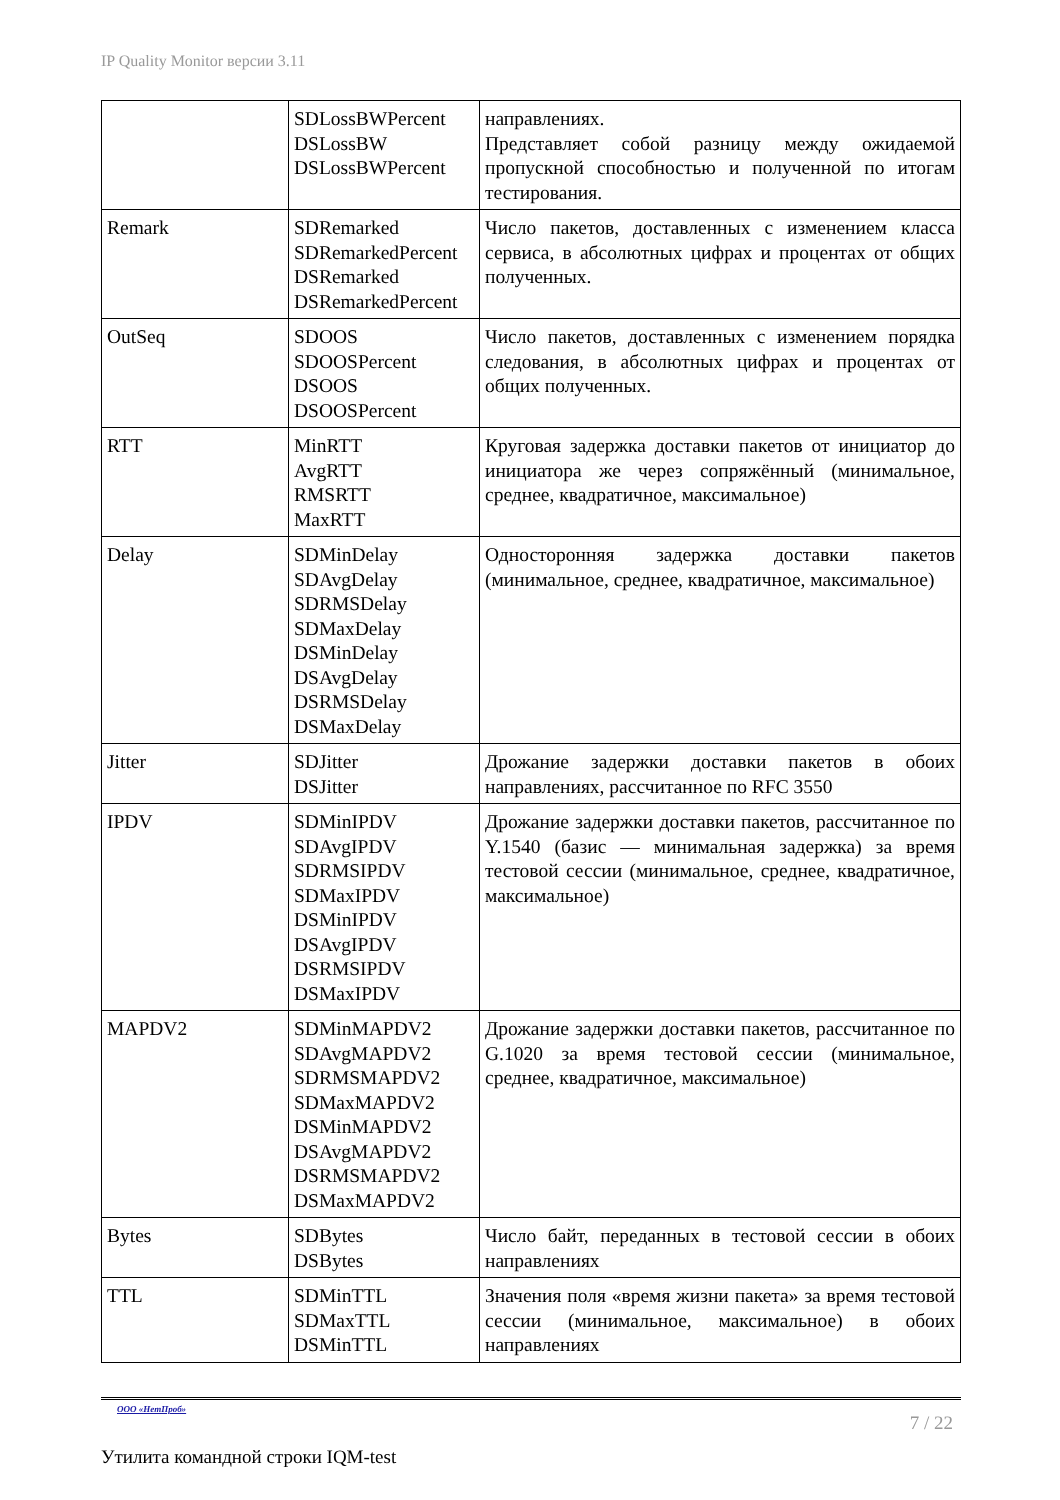IP Quality Monitor версии 3.11
| | SDLossBWPercent DSLossBW DSLossBWPercent | направлениях. Представляет собой разницу между ожидаемой пропускной способностью и полученной по итогам тестирования. |
| Remark | SDRemarked SDRemarkedPercent DSRemarked DSRemarkedPercent | Число пакетов, доставленных с изменением класса сервиса, в абсолютных цифрах и процентах от общих полученных. |
| OutSeq | SDOOS SDOOSPercent DSOOS DSOOSPercent | Число пакетов, доставленных с изменением порядка следования, в абсолютных цифрах и процентах от общих полученных. |
| RTT | MinRTT AvgRTT RMSRTT MaxRTT | Круговая задержка доставки пакетов от инициатор до инициатора же через сопряжённый (минимальное, среднее, квадратичное, максимальное) |
| Delay | SDMinDelay SDAvgDelay SDRMSDelay SDMaxDelay DSMinDelay DSAvgDelay DSRMSDelay DSMaxDelay | Односторонняя задержка доставки пакетов (минимальное, среднее, квадратичное, максимальное) |
| Jitter | SDJitter DSJitter | Дрожание задержки доставки пакетов в обоих направлениях, рассчитанное по RFC 3550 |
| IPDV | SDMinIPDV SDAvgIPDV SDRMSIPDV SDMaxIPDV DSMinIPDV DSAvgIPDV DSRMSIPDV DSMaxIPDV | Дрожание задержки доставки пакетов, рассчитанное по Y.1540 (базис — минимальная задержка) за время тестовой сессии (минимальное, среднее, квадратичное, максимальное) |
| MAPDV2 | SDMinMAPDV2 SDAvgMAPDV2 SDRMSMAPDV2 SDMaxMAPDV2 DSMinMAPDV2 DSAvgMAPDV2 DSRMSMAPDV2 DSMaxMAPDV2 | Дрожание задержки доставки пакетов, рассчитанное по G.1020 за время тестовой сессии (минимальное, среднее, квадратичное, максимальное) |
| Bytes | SDBytes DSBytes | Число байт, переданных в тестовой сессии в обоих направлениях |
| TTL | SDMinTTL SDMaxTTL DSMinTTL | Значения поля «время жизни пакета» за время тестовой сессии (минимальное, максимальное) в обоих направлениях |
ООО «НетПроб» 7 / 22
Утилита командной строки IQM-test